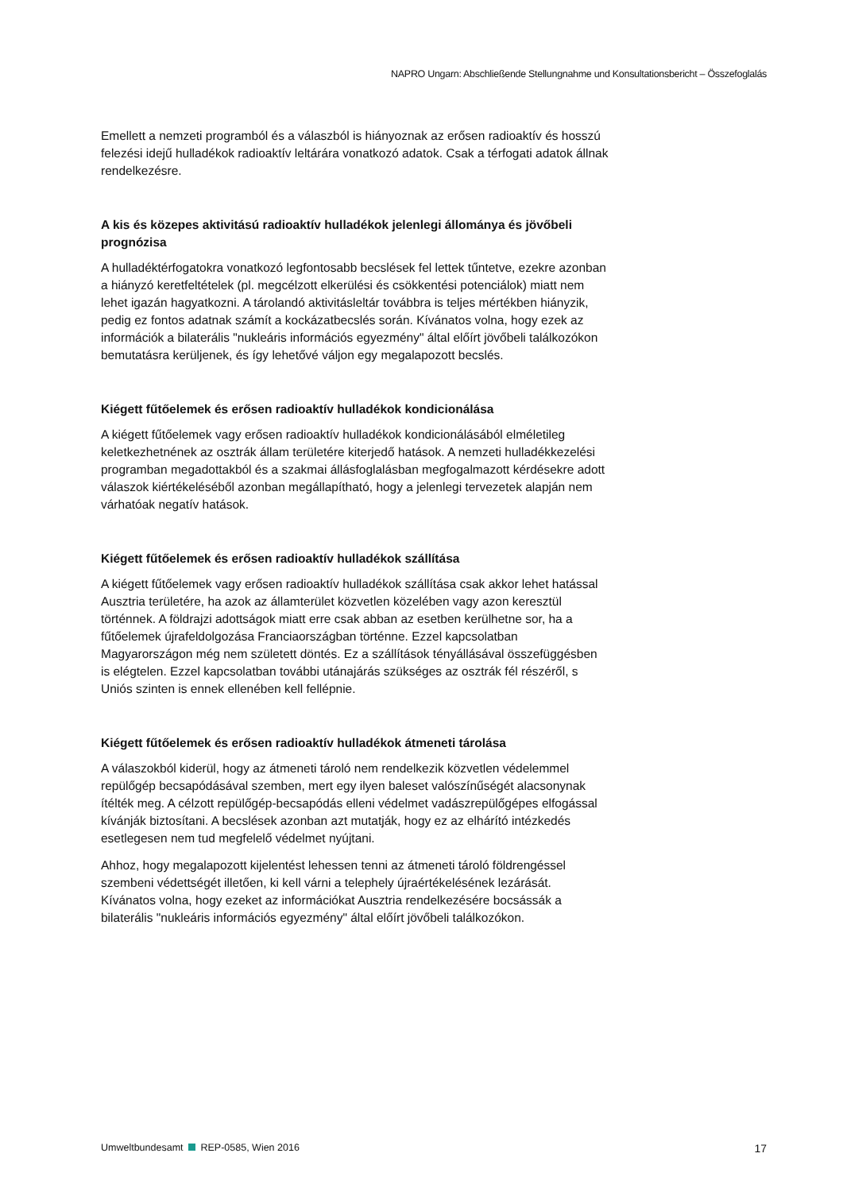NAPRO Ungarn: Abschließende Stellungnahme und Konsultationsbericht – Összefoglalás
Emellett a nemzeti programból és a válaszból is hiányoznak az erősen radioaktív és hosszú felezési idejű hulladékok radioaktív leltárára vonatkozó adatok. Csak a térfogati adatok állnak rendelkezésre.
A kis és közepes aktivitású radioaktív hulladékok jelenlegi állománya és jövőbeli prognózisa
A hulladéktérfogatokra vonatkozó legfontosabb becslések fel lettek tűntetve, ezekre azonban a hiányzó keretfeltételek (pl. megcélzott elkerülési és csökkentési potenciálok) miatt nem lehet igazán hagyatkozni. A tárolandó aktivitásleltár továbbra is teljes mértékben hiányzik, pedig ez fontos adatnak számít a kockázatbecslés során. Kívánatos volna, hogy ezek az információk a bilaterális "nukleáris információs egyezmény" által előírt jövőbeli találkozókon bemutatásra kerüljenek, és így lehetővé váljon egy megalapozott becslés.
Kiégett fűtőelemek és erősen radioaktív hulladékok kondicionálása
A kiégett fűtőelemek vagy erősen radioaktív hulladékok kondicionálásából elméletileg keletkezhetnének az osztrák állam területére kiterjedő hatások. A nemzeti hulladékkezelési programban megadottakból és a szakmai állásfoglalásban megfogalmazott kérdésekre adott válaszok kiértékeléséből azonban megállapítható, hogy a jelenlegi tervezetek alapján nem várhatóak negatív hatások.
Kiégett fűtőelemek és erősen radioaktív hulladékok szállítása
A kiégett fűtőelemek vagy erősen radioaktív hulladékok szállítása csak akkor lehet hatással Ausztria területére, ha azok az államterület közvetlen közelében vagy azon keresztül történnek. A földrajzi adottságok miatt erre csak abban az esetben kerülhetne sor, ha a fűtőelemek újrafeldolgozása Franciaországban történne. Ezzel kapcsolatban Magyarországon még nem született döntés. Ez a szállítások tényállásával összefüggésben is elégtelen. Ezzel kapcsolatban további utánajárás szükséges az osztrák fél részéről, s Uniós szinten is ennek ellenében kell fellépnie.
Kiégett fűtőelemek és erősen radioaktív hulladékok átmeneti tárolása
A válaszokból kiderül, hogy az átmeneti tároló nem rendelkezik közvetlen védelemmel repülőgép becsapódásával szemben, mert egy ilyen baleset valószínűségét alacsonynak ítélték meg. A célzott repülőgép-becsapódás elleni védelmet vadászrepülőgépes elfogással kívánják biztosítani. A becslések azonban azt mutatják, hogy ez az elhárító intézkedés esetlegesen nem tud megfelelő védelmet nyújtani.
Ahhoz, hogy megalapozott kijelentést lehessen tenni az átmeneti tároló földrengéssel szembeni védettségét illetően, ki kell várni a telephely újraértékelésének lezárását. Kívánatos volna, hogy ezeket az információkat Ausztria rendelkezésére bocsássák a bilaterális "nukleáris információs egyezmény" által előírt jövőbeli találkozókon.
Umweltbundesamt REP-0585, Wien 2016 17